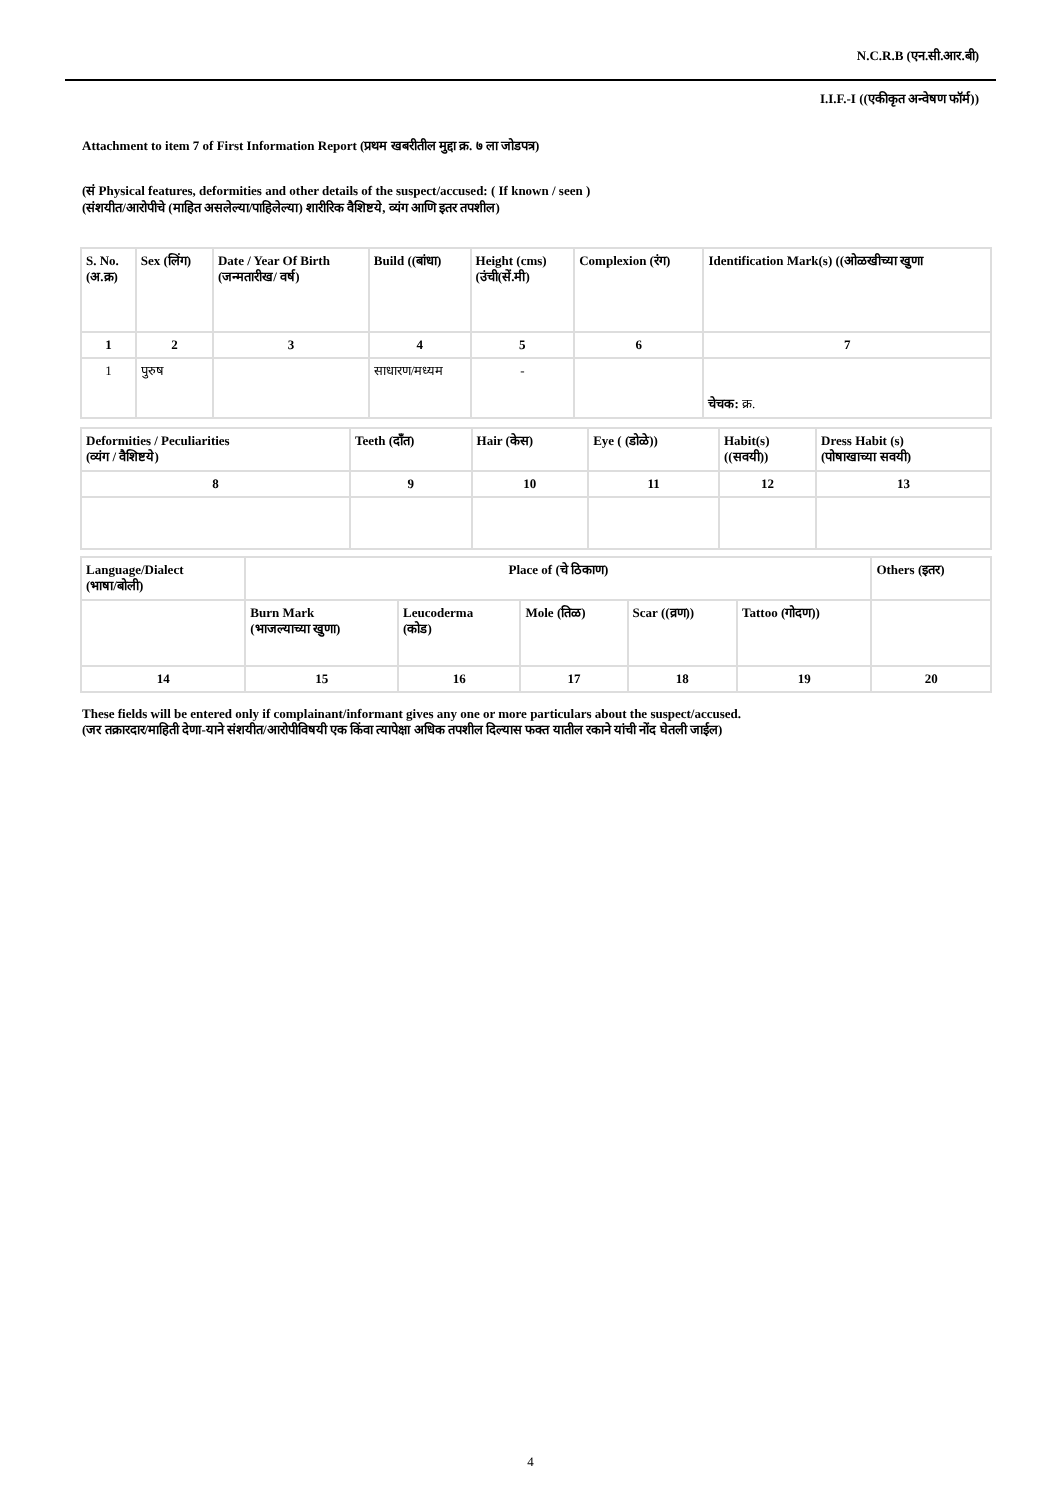N.C.R.B (एन.सी.आर.बी)
I.I.F.-I ((एकीकृत अन्वेषण फॉर्म))
Attachment to item 7 of First Information Report (प्रथम खबरीतील मुद्दा क्र. ७ ला जोडपत्र)
(सं Physical features, deformities and other details of the suspect/accused: ( If known / seen )
(संशयीत/आरोपीचे (माहित असलेल्या/पाहिलेल्या) शारीरिक वैशिष्टये, व्यंग आणि इतर तपशील)
| S. No. (अ.क्र) | Sex (लिंग) | Date / Year Of Birth (जन्मतारीख/ वर्ष) | Build ((बांधा) | Height (cms) (उंची(सें.मी) | Complexion (रंग) | Identification Mark(s) ((ओळखीच्या खुणा |
| 1 | 2 | 3 | 4 | 5 | 6 | 7 |
| 1 | पुरुष | | साधारण/मध्यम | - | | चेचक: क्र. |
| Deformities / Peculiarities (व्यंग / वैशिष्टये) | Teeth (दाँत) | Hair (केस) | Eye ( (डोळे)) | Habit(s) ((सवयी)) | Dress Habit (s) (पोषाखाच्या सवयी) |
| 8 | 9 | 10 | 11 | 12 | 13 |
| Language/Dialect (भाषा/बोली) | Place of (चे ठिकाण) | | | | | Others (इतर) |
| | Burn Mark (भाजल्याच्या खुणा) | Leucoderma (कोड) | Mole (तिळ) | Scar ((व्रण)) | Tattoo (गोदण)) | |
| 14 | 15 | 16 | 17 | 18 | 19 | 20 |
These fields will be entered only if complainant/informant gives any one or more particulars about the suspect/accused.
(जर तक्रारदार/माहिती देणा-याने संशयीत/आरोपीविषयी एक किंवा त्यापेक्षा अधिक तपशील दिल्यास फक्त यातील रकाने यांची नोंद घेतली जाईल)
4